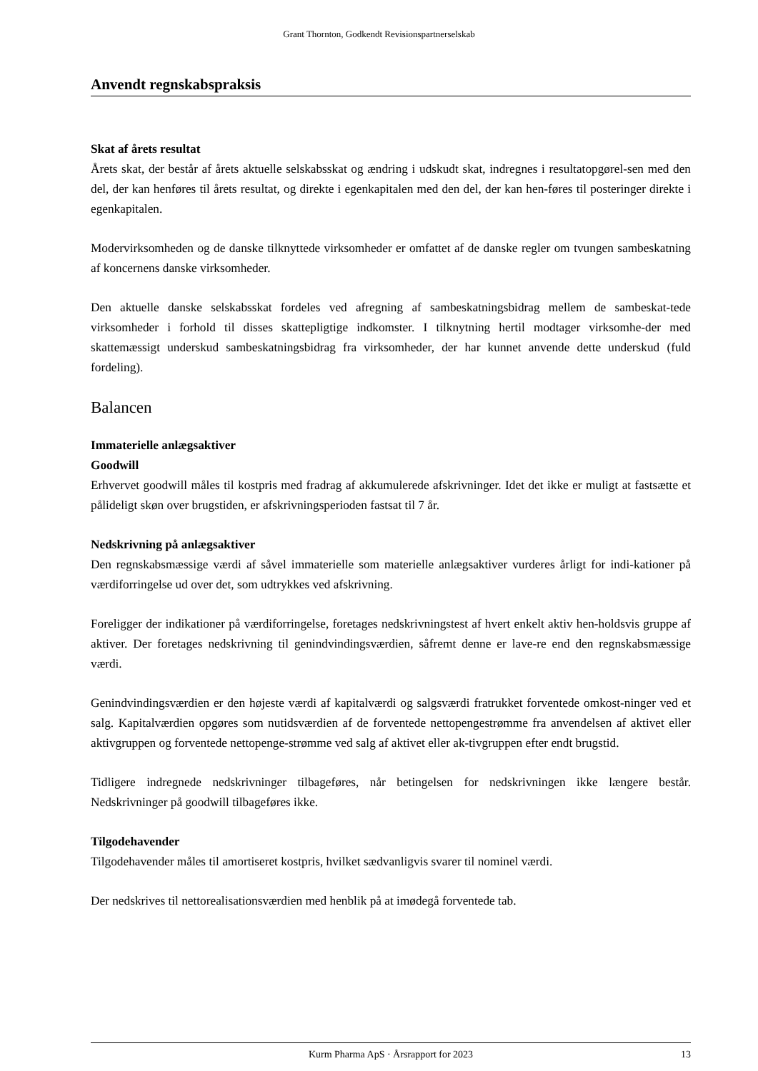Grant Thornton, Godkendt Revisionspartnerselskab
Anvendt regnskabspraksis
Skat af årets resultat
Årets skat, der består af årets aktuelle selskabsskat og ændring i udskudt skat, indregnes i resultatopgørel-sen med den del, der kan henføres til årets resultat, og direkte i egenkapitalen med den del, der kan hen-føres til posteringer direkte i egenkapitalen.
Modervirksomheden og de danske tilknyttede virksomheder er omfattet af de danske regler om tvungen sambeskatning af koncernens danske virksomheder.
Den aktuelle danske selskabsskat fordeles ved afregning af sambeskatningsbidrag mellem de sambeskat-tede virksomheder i forhold til disses skattepligtige indkomster. I tilknytning hertil modtager virksomhe-der med skattemæssigt underskud sambeskatningsbidrag fra virksomheder, der har kunnet anvende dette underskud (fuld fordeling).
Balancen
Immaterielle anlægsaktiver
Goodwill
Erhvervet goodwill måles til kostpris med fradrag af akkumulerede afskrivninger. Idet det ikke er muligt at fastsætte et pålideligt skøn over brugstiden, er afskrivningsperioden fastsat til 7 år.
Nedskrivning på anlægsaktiver
Den regnskabsmæssige værdi af såvel immaterielle som materielle anlægsaktiver vurderes årligt for indi-kationer på værdiforringelse ud over det, som udtrykkes ved afskrivning.
Foreligger der indikationer på værdiforringelse, foretages nedskrivningstest af hvert enkelt aktiv hen-holdsvis gruppe af aktiver. Der foretages nedskrivning til genindvindingsværdien, såfremt denne er lave-re end den regnskabsmæssige værdi.
Genindvindingsværdien er den højeste værdi af kapitalværdi og salgsværdi fratrukket forventede omkost-ninger ved et salg. Kapitalværdien opgøres som nutidsværdien af de forventede nettopengestrømme fra anvendelsen af aktivet eller aktivgruppen og forventede nettopenge-strømme ved salg af aktivet eller ak-tivgruppen efter endt brugstid.
Tidligere indregnede nedskrivninger tilbageføres, når betingelsen for nedskrivningen ikke længere består. Nedskrivninger på goodwill tilbageføres ikke.
Tilgodehavender
Tilgodehavender måles til amortiseret kostpris, hvilket sædvanligvis svarer til nominel værdi.
Der nedskrives til nettorealisationsværdien med henblik på at imødegå forventede tab.
Kurm Pharma ApS · Årsrapport for 2023
13